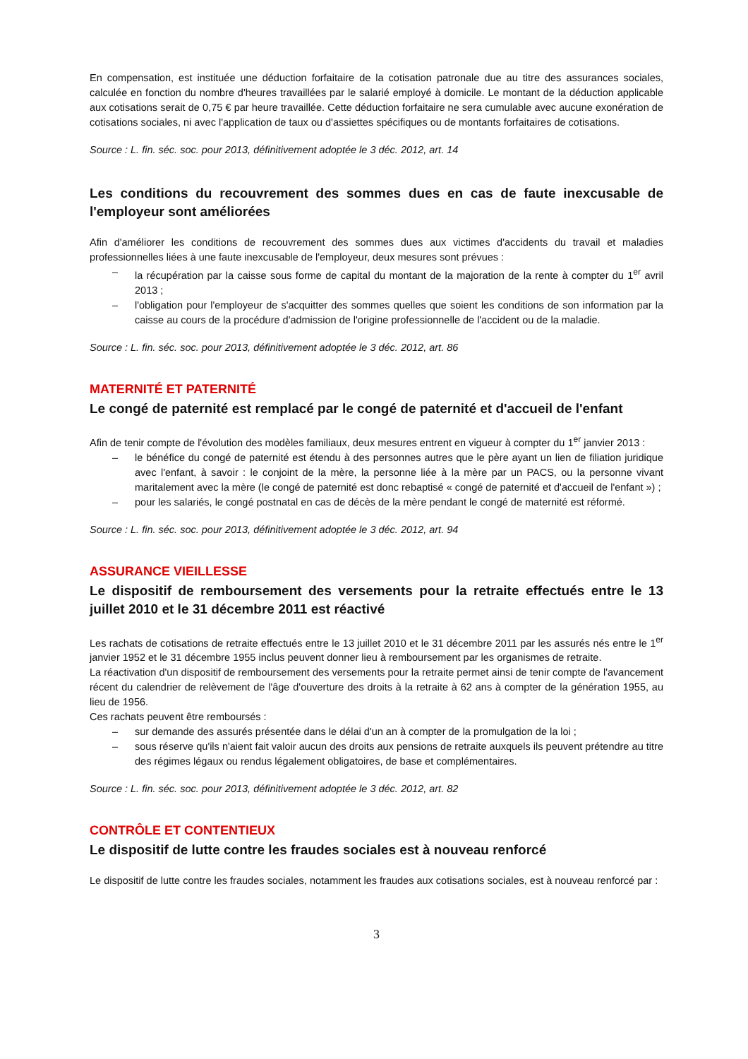En compensation, est instituée une déduction forfaitaire de la cotisation patronale due au titre des assurances sociales, calculée en fonction du nombre d'heures travaillées par le salarié employé à domicile. Le montant de la déduction applicable aux cotisations serait de 0,75 € par heure travaillée. Cette déduction forfaitaire ne sera cumulable avec aucune exonération de cotisations sociales, ni avec l'application de taux ou d'assiettes spécifiques ou de montants forfaitaires de cotisations.
Source : L. fin. séc. soc. pour 2013, définitivement adoptée le 3 déc. 2012, art. 14
Les conditions du recouvrement des sommes dues en cas de faute inexcusable de l'employeur sont améliorées
Afin d'améliorer les conditions de recouvrement des sommes dues aux victimes d'accidents du travail et maladies professionnelles liées à une faute inexcusable de l'employeur, deux mesures sont prévues :
– la récupération par la caisse sous forme de capital du montant de la majoration de la rente à compter du 1<sup>er</sup> avril 2013 ;
– l'obligation pour l'employeur de s'acquitter des sommes quelles que soient les conditions de son information par la caisse au cours de la procédure d'admission de l'origine professionnelle de l'accident ou de la maladie.
Source : L. fin. séc. soc. pour 2013, définitivement adoptée le 3 déc. 2012, art. 86
MATERNITÉ ET PATERNITÉ
Le congé de paternité est remplacé par le congé de paternité et d'accueil de l'enfant
Afin de tenir compte de l'évolution des modèles familiaux, deux mesures entrent en vigueur à compter du 1<sup>er</sup> janvier 2013 :
– le bénéfice du congé de paternité est étendu à des personnes autres que le père ayant un lien de filiation juridique avec l'enfant, à savoir : le conjoint de la mère, la personne liée à la mère par un PACS, ou la personne vivant maritalement avec la mère (le congé de paternité est donc rebaptisé « congé de paternité et d'accueil de l'enfant ») ;
– pour les salariés, le congé postnatal en cas de décès de la mère pendant le congé de maternité est réformé.
Source : L. fin. séc. soc. pour 2013, définitivement adoptée le 3 déc. 2012, art. 94
ASSURANCE VIEILLESSE
Le dispositif de remboursement des versements pour la retraite effectués entre le 13 juillet 2010 et le 31 décembre 2011 est réactivé
Les rachats de cotisations de retraite effectués entre le 13 juillet 2010 et le 31 décembre 2011 par les assurés nés entre le 1<sup>er</sup> janvier 1952 et le 31 décembre 1955 inclus peuvent donner lieu à remboursement par les organismes de retraite.
La réactivation d'un dispositif de remboursement des versements pour la retraite permet ainsi de tenir compte de l'avancement récent du calendrier de relèvement de l'âge d'ouverture des droits à la retraite à 62 ans à compter de la génération 1955, au lieu de 1956.
Ces rachats peuvent être remboursés :
– sur demande des assurés présentée dans le délai d'un an à compter de la promulgation de la loi ;
– sous réserve qu'ils n'aient fait valoir aucun des droits aux pensions de retraite auxquels ils peuvent prétendre au titre des régimes légaux ou rendus légalement obligatoires, de base et complémentaires.
Source : L. fin. séc. soc. pour 2013, définitivement adoptée le 3 déc. 2012, art. 82
CONTRÔLE ET CONTENTIEUX
Le dispositif de lutte contre les fraudes sociales est à nouveau renforcé
Le dispositif de lutte contre les fraudes sociales, notamment les fraudes aux cotisations sociales, est à nouveau renforcé par :
3